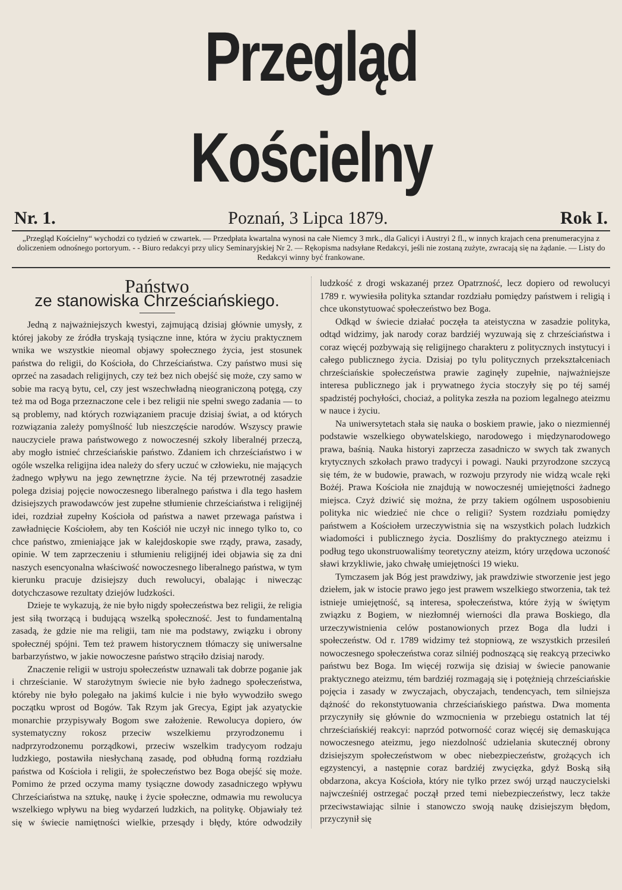Przegląd Kościelny
Nr. 1. Poznań, 3 Lipca 1879. Rok I.
„Przegląd Kościelny“ wychodzi co tydzień w czwartek. — Przedpłata kwartalna wynosi na całe Niemcy 3 mrk., dla Galicyi i Austryi 2 fl., w innych krajach cena prenumeracyjna z doliczeniem odnośnego portoryum. - - Biuro redakcyi przy ulicy Seminaryjskiej Nr 2. — Rękopisma nadsyłane Redakcyi, jeśli nie zostaną zużyte, zwracają się na żądanie. — Listy do Redakcyi winny być frankowane.
Państwo
ze stanowiska Chrześciańskiego.
Jedną z najważniejszych kwestyi, zajmującą dzisiaj głównie umysły, z której jakoby ze źródła tryskają tysiączne inne, która w życiu praktycznem wnika we wszystkie nieomal objawy społecznego życia, jest stosunek państwa do religii, do Kościoła, do Chrześciaństwa. Czy państwo musi się oprzeć na zasadach religijnych, czy też bez nich obejść się może, czy samo w sobie ma racyą bytu, cel, czy jest wszechwładną nieograniczoną potęgą, czy też ma od Boga przeznaczone cele i bez religii nie spełni swego zadania — to są problemy, nad których rozwiązaniem pracuje dzisiaj świat, a od których rozwiązania zależy pomyślność lub nieszczęście narodów. Wszyscy prawie nauczyciele prawa państwowego z nowoczesnéj szkoły liberalnéj przeczą, aby mogło istnieć chrześciańskie państwo. Zdaniem ich chrześciaństwo i w ogóle wszelka religijna idea należy do sfery uczuć w człowieku, nie mających żadnego wpływu na jego zewnętrzne życie. Na téj przewrotnéj zasadzie polega dzisiaj pojęcie nowoczesnego liberalnego państwa i dla tego hasłem dzisiejszych prawodawców jest zupełne stłumienie chrześciaństwa i religijnéj idei, rozdział zupełny Kościoła od państwa a nawet przewaga państwa i zawładnięcie Kościołem, aby ten Kościół nie uczył nic innego tylko to, co chce państwo, zmieniające jak w kalejdoskopie swe rządy, prawa, zasady, opinie. W tem zaprzeczeniu i stłumieniu religijnéj idei objawia się za dni naszych esencyonalna właściwość nowoczesnego liberalnego państwa, w tym kierunku pracuje dzisiejszy duch rewolucyi, obalając i niwecząc dotychczasowe rezultaty dziejów ludzkości.
Dzieje te wykazują, że nie było nigdy społeczeństwa bez religii, że religia jest siłą tworzącą i budującą wszelką społeczność. Jest to fundamentalną zasadą, że gdzie nie ma religii, tam nie ma podstawy, związku i obrony społecznéj spójni. Tem też prawem historycznem tłómaczy się uniwersalne barbarzyństwo, w jakie nowoczesne państwo strąciło dzisiaj narody.
Znaczenie religii w ustroju społeczeństw uznawali tak dobrze poganie jak i chrześcianie. W starożytnym świecie nie było żadnego społeczeństwa, któreby nie było polegało na jakimś kulcie i nie było wywodziło swego początku wprost od Bogów. Tak Rzym jak Grecya, Egipt jak azyatyckie monarchie przypisywały Bogom swe założenie. Rewolucya dopiero, ów systematyczny rokosz przeciw wszelkiemu przyrodzonemu i nadprzyrodzonemu porządkowi, przeciw wszelkim tradycyom rodzaju ludzkiego, postawiła niesłychaną zasadę, pod obłudną formą rozdziału państwa od Kościoła i religii, że społeczeństwo bez Boga obejść się może. Pomimo że przed oczyma mamy tysiączne dowody zasadniczego wpływu Chrześciaństwa na sztukę, naukę i życie społeczne, odmawia mu rewolucya wszelkiego wpływu na bieg wydarzeń ludzkich, na politykę. Objawiały też się w świecie namiętności wielkie, przesądy i błędy, które odwodziły ludzkość z drogi wskazanéj przez Opatrzność, lecz dopiero od rewolucyi 1789 r. wywiesiła polityka sztandar rozdziału pomiędzy państwem i religią i chce ukonstytuować społeczeństwo bez Boga.
Odkąd w świecie działać poczęła ta ateistyczna w zasadzie polityka, odtąd widzimy, jak narody coraz bardziéj wyzuwają się z chrześciaństwa i coraz więcéj pozbywają się religijnego charakteru z politycznych instytucyi i całego publicznego życia. Dzisiaj po tylu politycznych przekształceniach chrześciańskie społeczeństwa prawie zaginęły zupełnie, najważniejsze interesa publicznego jak i prywatnego życia stoczyły się po téj saméj spadzistéj pochyłości, chociaż, a polityka zeszła na poziom legalnego ateizmu w nauce i życiu.
Na uniwersytetach stała się nauka o boskiem prawie, jako o niezmiennéj podstawie wszelkiego obywatelskiego, narodowego i międzynarodowego prawa, baśnią. Nauka historyi zaprzecza zasadniczo w swych tak zwanych krytycznych szkołach prawo tradycyi i powagi. Nauki przyrodzone szczycą się tém, że w budowie, prawach, w rozwoju przyrody nie widzą wcale ręki Bożéj. Prawa Kościoła nie znajdują w nowoczesnéj umiejętności żadnego miejsca. Czyż dziwić się można, że przy takiem ogólnem usposobieniu polityka nic wiedzieć nie chce o religii? System rozdziału pomiędzy państwem a Kościołem urzeczywistnia się na wszystkich polach ludzkich wiadomości i publicznego życia. Doszliśmy do praktycznego ateizmu i podług tego ukonstruowaliśmy teoretyczny ateizm, który urzędowa uczoność sławi krzykliwie, jako chwałę umiejętności 19 wieku.
Tymczasem jak Bóg jest prawdziwy, jak prawdziwie stworzenie jest jego dziełem, jak w istocie prawo jego jest prawem wszelkiego stworzenia, tak też istnieje umiejętność, są interesa, społeczeństwa, które żyją w świętym związku z Bogiem, w niezłomnéj wierności dla prawa Boskiego, dla urzeczywistnienia celów postanowionych przez Boga dla ludzi i społeczeństw. Od r. 1789 widzimy też stopniową, ze wszystkich przesileń nowoczesnego społeczeństwa coraz silniéj podnoszącą się reakcyą przeciwko państwu bez Boga. Im więcéj rozwija się dzisiaj w świecie panowanie praktycznego ateizmu, tém bardziéj rozmagają się i potężnieją chrześciańskie pojęcia i zasady w zwyczajach, obyczajach, tendencyach, tem silniejsza dążność do rekonstytuowania chrześciańskiego państwa. Dwa momenta przyczyniły się głównie do wzmocnienia w przebiegu ostatnich lat téj chrześciańskiéj reakcyi: naprzód potworność coraz więcéj się demaskująca nowoczesnego ateizmu, jego niezdolność udzielania skutecznéj obrony dzisiejszym społeczeństwom w obec niebezpieczeństw, grożących ich egzystencyi, a następnie coraz bardziéj zwycięzka, gdyż Boską siłą obdarzona, akcya Kościoła, który nie tylko przez swój urząd nauczycielski najwcześniéj ostrzegać począł przed temi niebezpieczeństwy, lecz także przeciwstawiając silnie i stanowczo swoją naukę dzisiejszym błędom, przyczynił się